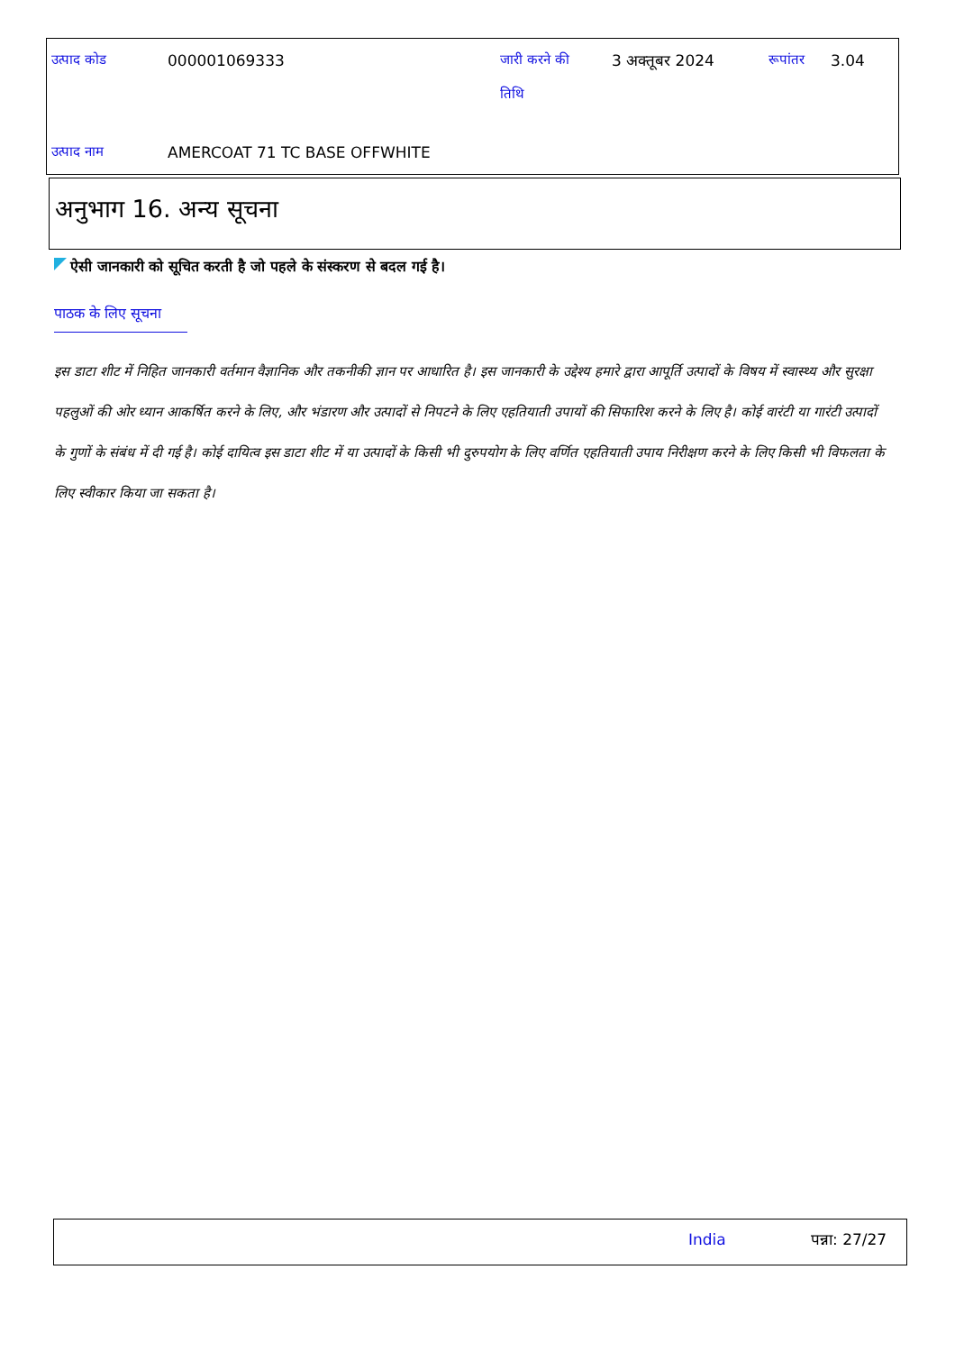| उत्पाद कोड | 000001069333 | जारी करने की तिथि | 3 अक्तूबर 2024 | रूपांतर | 3.04 |
| उत्पाद नाम | AMERCOAT 71 TC BASE OFFWHITE | | | | |
अनुभाग 16. अन्य सूचना
ऐसी जानकारी को सूचित करती है जो पहले के संस्करण से बदल गई है।
पाठक के लिए सूचना
इस डाटा शीट में निहित जानकारी वर्तमान वैज्ञानिक और तकनीकी ज्ञान पर आधारित है। इस जानकारी के उद्देश्य हमारे द्वारा आपूर्ति उत्पादों के विषय में स्वास्थ्य और सुरक्षा पहलुओं की ओर ध्यान आकर्षित करने के लिए, और भंडारण और उत्पादों से निपटने के लिए एहतियाती उपायों की सिफारिश करने के लिए है। कोई वारंटी या गारंटी उत्पादों के गुणों के संबंध में दी गई है। कोई दायित्व इस डाटा शीट में या उत्पादों के किसी भी दुरुपयोग के लिए वर्णित एहतियाती उपाय निरीक्षण करने के लिए किसी भी विफलता के लिए स्वीकार किया जा सकता है।
India पन्ना: 27/27